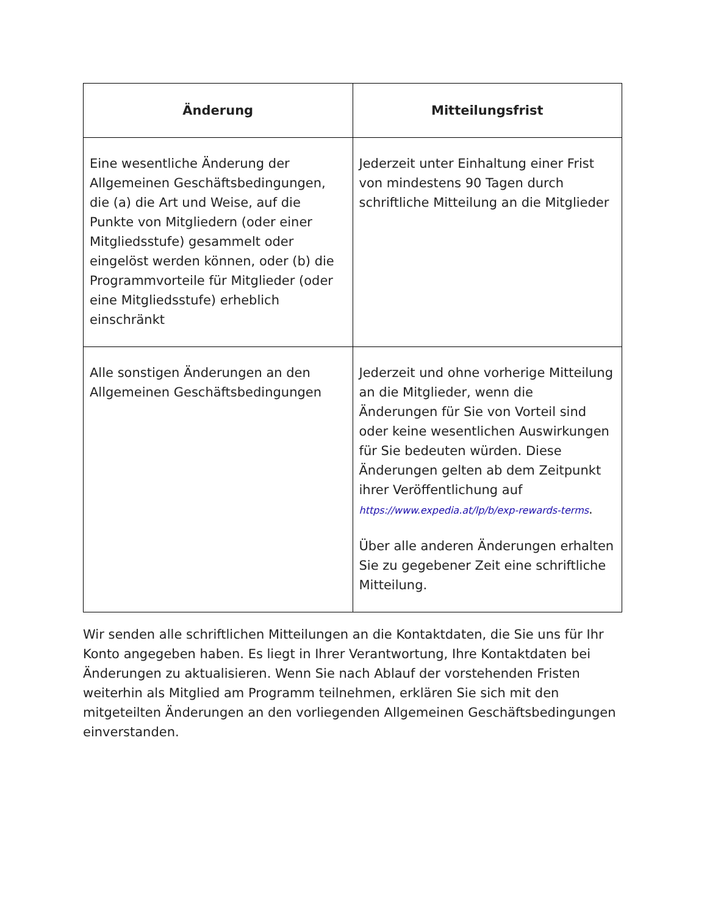| Änderung | Mitteilungsfrist |
| --- | --- |
| Eine wesentliche Änderung der Allgemeinen Geschäftsbedingungen, die (a) die Art und Weise, auf die Punkte von Mitgliedern (oder einer Mitgliedsstufe) gesammelt oder eingelöst werden können, oder (b) die Programmvorteile für Mitglieder (oder eine Mitgliedsstufe) erheblich einschränkt | Jederzeit unter Einhaltung einer Frist von mindestens 90 Tagen durch schriftliche Mitteilung an die Mitglieder |
| Alle sonstigen Änderungen an den Allgemeinen Geschäftsbedingungen | Jederzeit und ohne vorherige Mitteilung an die Mitglieder, wenn die Änderungen für Sie von Vorteil sind oder keine wesentlichen Auswirkungen für Sie bedeuten würden. Diese Änderungen gelten ab dem Zeitpunkt ihrer Veröffentlichung auf https://www.expedia.at/lp/b/exp-rewards-terms . Über alle anderen Änderungen erhalten Sie zu gegebener Zeit eine schriftliche Mitteilung. |
Wir senden alle schriftlichen Mitteilungen an die Kontaktdaten, die Sie uns für Ihr Konto angegeben haben. Es liegt in Ihrer Verantwortung, Ihre Kontaktdaten bei Änderungen zu aktualisieren. Wenn Sie nach Ablauf der vorstehenden Fristen weiterhin als Mitglied am Programm teilnehmen, erklären Sie sich mit den mitgeteilten Änderungen an den vorliegenden Allgemeinen Geschäftsbedingungen einverstanden.